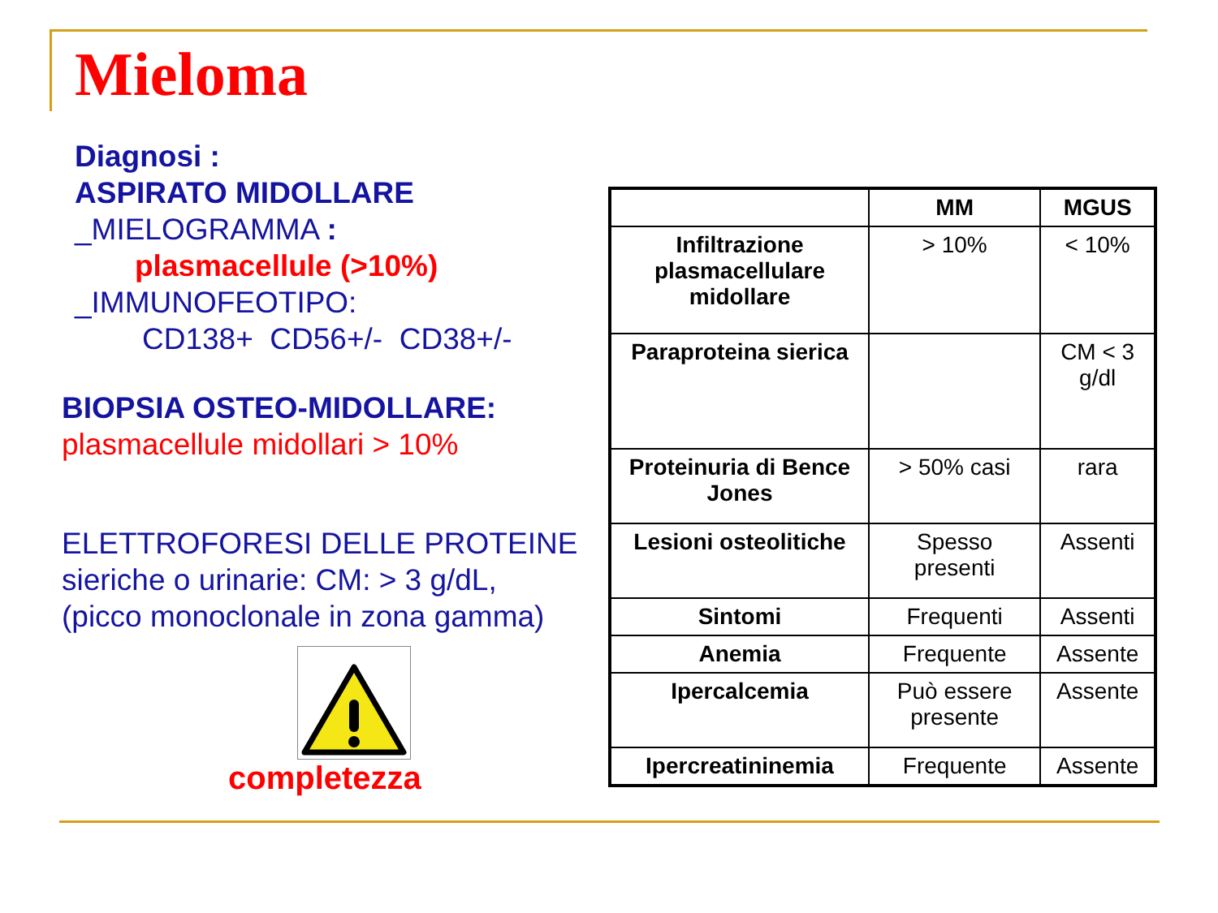Mieloma
Diagnosi :
ASPIRATO MIDOLLARE
_MIELOGRAMMA :
plasmacellule (>10%)
_IMMUNOFEOTIPO:
CD138+ CD56+/- CD38+/-
BIOPSIA OSTEO-MIDOLLARE:
plasmacellule midollari > 10%
ELETTROFORESI DELLE PROTEINE
sieriche o urinarie: CM: > 3 g/dL,
(picco monoclonale in zona gamma)
completezza
| | MM | MGUS |
| --- | --- | --- |
| Infiltrazione plasmacellulare midollare | > 10% | < 10% |
| Paraproteina sierica | | CM < 3 g/dl |
| Proteinuria di Bence Jones | > 50% casi | rara |
| Lesioni osteolitiche | Spesso presenti | Assenti |
| Sintomi | Frequenti | Assenti |
| Anemia | Frequente | Assente |
| Ipercalcemia | Può essere presente | Assente |
| Ipercreatininemia | Frequente | Assente |